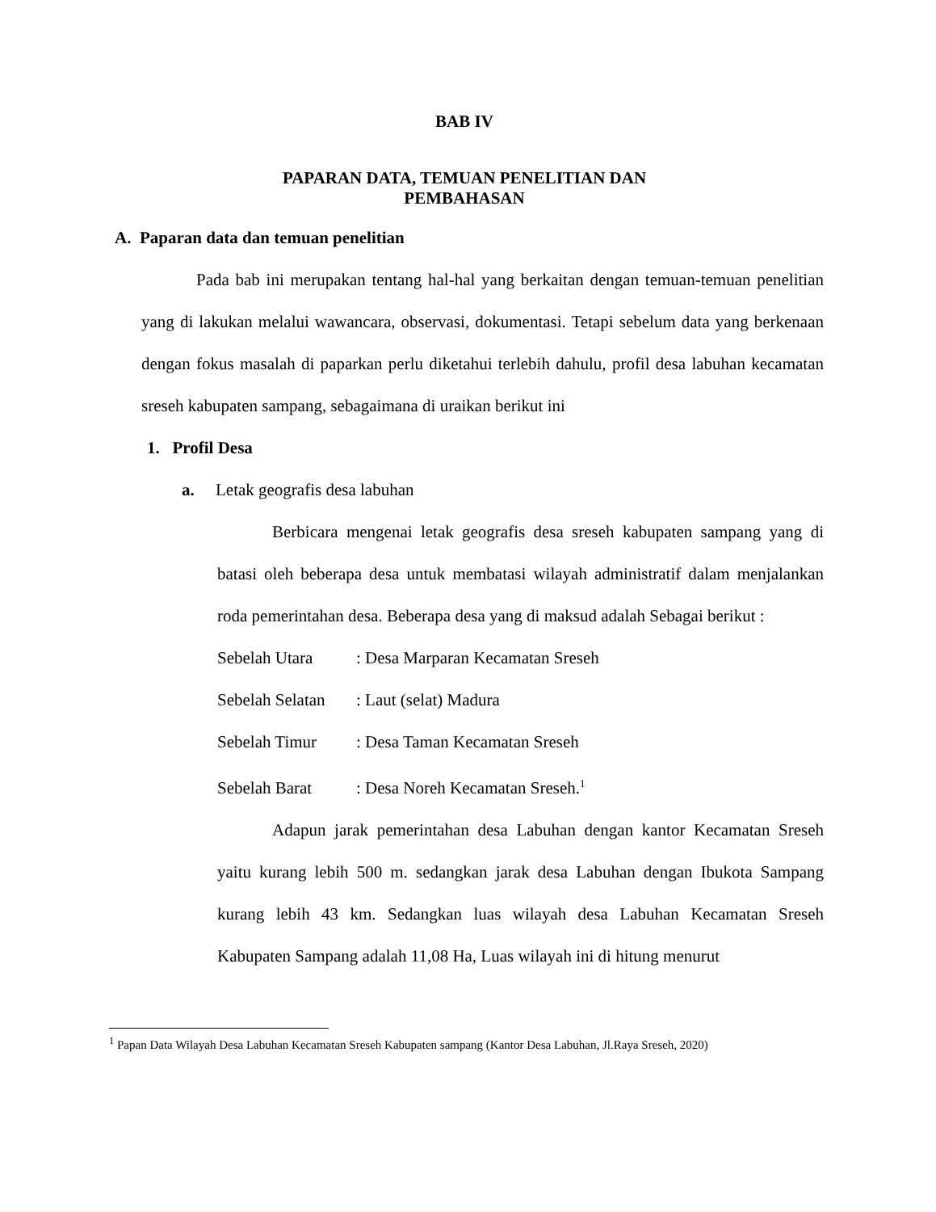BAB IV
PAPARAN DATA, TEMUAN PENELITIAN DAN PEMBAHASAN
A. Paparan data dan temuan penelitian
Pada bab ini merupakan tentang hal-hal yang berkaitan dengan temuan-temuan penelitian yang di lakukan melalui wawancara, observasi, dokumentasi. Tetapi sebelum data yang berkenaan dengan fokus masalah di paparkan perlu diketahui terlebih dahulu, profil desa labuhan kecamatan sreseh kabupaten sampang, sebagaimana di uraikan berikut ini
1. Profil Desa
a. Letak geografis desa labuhan
Berbicara mengenai letak geografis desa sreseh kabupaten sampang yang di batasi oleh beberapa desa untuk membatasi wilayah administratif dalam menjalankan roda pemerintahan desa. Beberapa desa yang di maksud adalah Sebagai berikut :
Sebelah Utara: Desa Marparan Kecamatan Sreseh
Sebelah Selatan: Laut (selat) Madura
Sebelah Timur: Desa Taman Kecamatan Sreseh
Sebelah Barat: Desa Noreh Kecamatan Sreseh.<sup>1</sup>
Adapun jarak pemerintahan desa Labuhan dengan kantor Kecamatan Sreseh yaitu kurang lebih 500 m. sedangkan jarak desa Labuhan dengan Ibukota Sampang kurang lebih 43 km. Sedangkan luas wilayah desa Labuhan Kecamatan Sreseh Kabupaten Sampang adalah 11,08 Ha, Luas wilayah ini di hitung menurut
<sup>1</sup> Papan Data Wilayah Desa Labuhan Kecamatan Sreseh Kabupaten sampang (Kantor Desa Labuhan, Jl.Raya Sreseh, 2020)